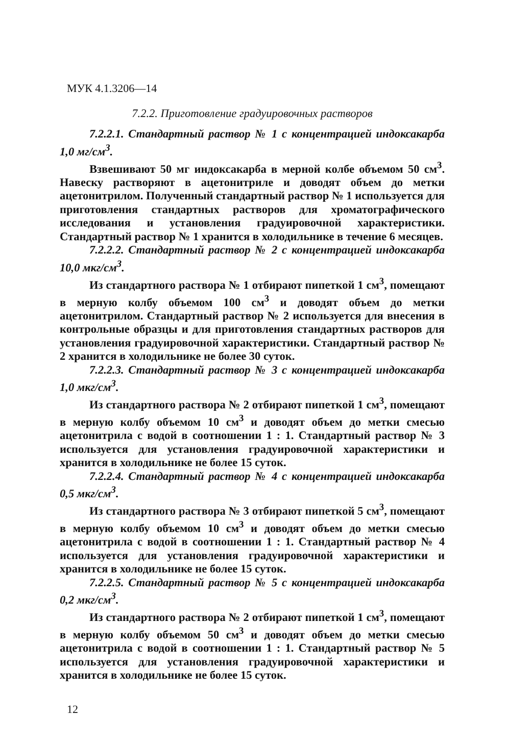МУК 4.1.3206—14
7.2.2. Приготовление градуировочных растворов
7.2.2.1. Стандартный раствор № 1 с концентрацией индоксакарба 1,0 мг/см<sup>3</sup>.
Взвешивают 50 мг индоксакарба в мерной колбе объемом 50 см<sup>3</sup>. Навеску растворяют в ацетонитриле и доводят объем до метки ацетонитрилом. Полученный стандартный раствор № 1 используется для приготовления стандартных растворов для хроматографического исследования и установления градуировочной характеристики. Стандартный раствор № 1 хранится в холодильнике в течение 6 месяцев.
7.2.2.2. Стандартный раствор № 2 с концентрацией индоксакарба 10,0 мкг/см<sup>3</sup>.
Из стандартного раствора № 1 отбирают пипеткой 1 см<sup>3</sup>, помещают в мерную колбу объемом 100 см<sup>3</sup> и доводят объем до метки ацетонитрилом. Стандартный раствор № 2 используется для внесения в контрольные образцы и для приготовления стандартных растворов для установления градуировочной характеристики. Стандартный раствор № 2 хранится в холодильнике не более 30 суток.
7.2.2.3. Стандартный раствор № 3 с концентрацией индоксакарба 1,0 мкг/см<sup>3</sup>.
Из стандартного раствора № 2 отбирают пипеткой 1 см<sup>3</sup>, помещают в мерную колбу объемом 10 см<sup>3</sup> и доводят объем до метки смесью ацетонитрила с водой в соотношении 1 : 1. Стандартный раствор № 3 используется для установления градуировочной характеристики и хранится в холодильнике не более 15 суток.
7.2.2.4. Стандартный раствор № 4 с концентрацией индоксакарба 0,5 мкг/см<sup>3</sup>.
Из стандартного раствора № 3 отбирают пипеткой 5 см<sup>3</sup>, помещают в мерную колбу объемом 10 см<sup>3</sup> и доводят объем до метки смесью ацетонитрила с водой в соотношении 1 : 1. Стандартный раствор № 4 используется для установления градуировочной характеристики и хранится в холодильнике не более 15 суток.
7.2.2.5. Стандартный раствор № 5 с концентрацией индоксакарба 0,2 мкг/см<sup>3</sup>.
Из стандартного раствора № 2 отбирают пипеткой 1 см<sup>3</sup>, помещают в мерную колбу объемом 50 см<sup>3</sup> и доводят объем до метки смесью ацетонитрила с водой в соотношении 1 : 1. Стандартный раствор № 5 используется для установления градуировочной характеристики и хранится в холодильнике не более 15 суток.
12